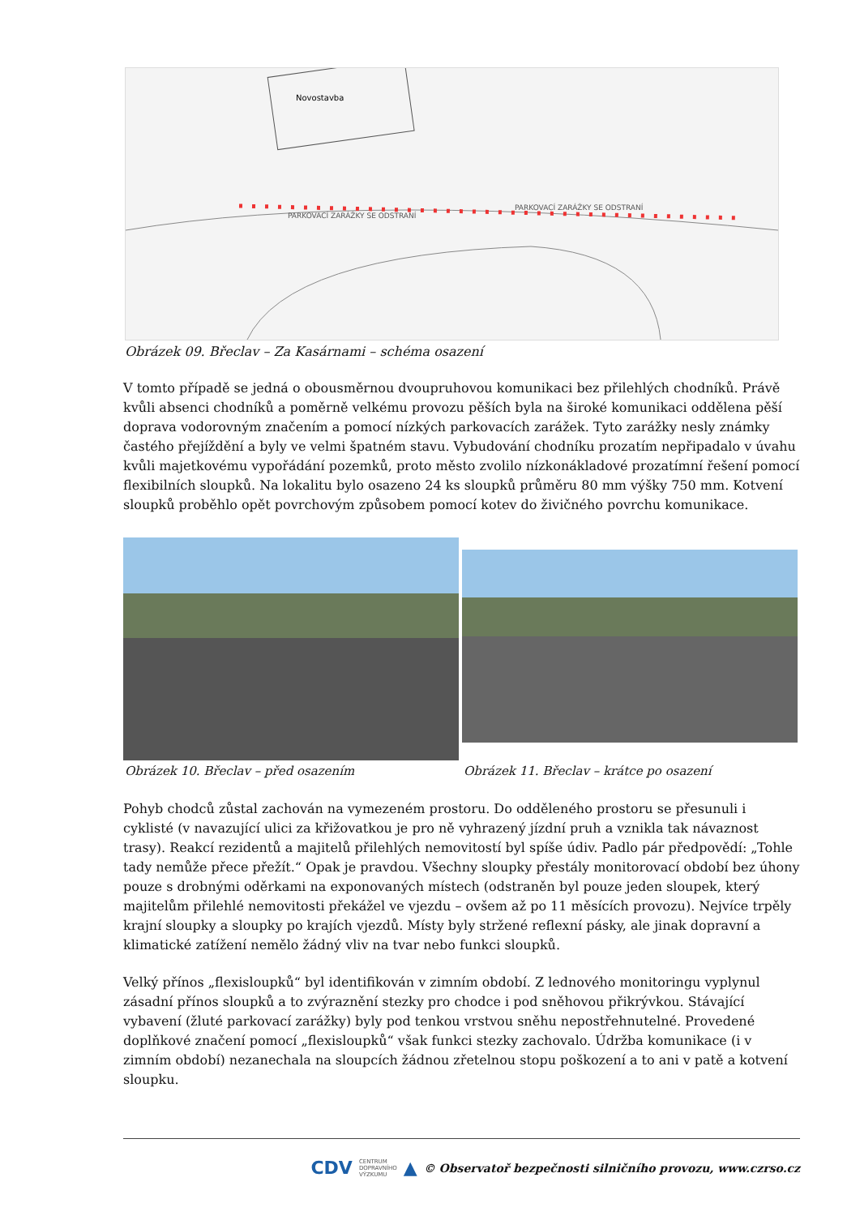Novostavba
PARKOVACÍ ZARÁŽKY SE ODSTRANÍ
PARKOVACÍ ZARÁŽKY SE ODSTRANÍ
Obrázek 09. Břeclav – Za Kasárnami – schéma osazení
V tomto případě se jedná o obousměrnou dvoupruhovou komunikaci bez přilehlých chodníků. Právě kvůli absenci chodníků a poměrně velkému provozu pěších byla na široké komunikaci oddělena pěší doprava vodorovným značením a pomocí nízkých parkovacích zarážek. Tyto zarážky nesly známky častého přejíždění a byly ve velmi špatném stavu. Vybudování chodníku prozatím nepřipadalo v úvahu kvůli majetkovému vypořádání pozemků, proto město zvolilo nízkonákladové prozatímní řešení pomocí flexibilních sloupků. Na lokalitu bylo osazeno 24 ks sloupků průměru 80 mm výšky 750 mm. Kotvení sloupků proběhlo opět povrchovým způsobem pomocí kotev do živičného povrchu komunikace.
Obrázek 10. Břeclav – před osazením
Obrázek 11. Břeclav – krátce po osazení
Pohyb chodců zůstal zachován na vymezeném prostoru. Do odděleného prostoru se přesunuli i cyklisté (v navazující ulici za křižovatkou je pro ně vyhrazený jízdní pruh a vznikla tak návaznost trasy). Reakcí rezidentů a majitelů přilehlých nemovitostí byl spíše údiv. Padlo pár předpovědí: „Tohle tady nemůže přece přežít.“ Opak je pravdou. Všechny sloupky přestály monitorovací období bez úhony pouze s drobnými oděrkami na exponovaných místech (odstraněn byl pouze jeden sloupek, který majitelům přilehlé nemovitosti překážel ve vjezdu – ovšem až po 11 měsících provozu). Nejvíce trpěly krajní sloupky a sloupky po krajích vjezdů. Místy byly stržené reflexní pásky, ale jinak dopravní a klimatické zatížení nemělo žádný vliv na tvar nebo funkci sloupků.
Velký přínos „flexisloupků“ byl identifikován v zimním období. Z lednového monitoringu vyplynul zásadní přínos sloupků a to zvýraznění stezky pro chodce i pod sněhovou přikrývkou. Stávající vybavení (žluté parkovací zarážky) byly pod tenkou vrstvou sněhu nepostřehnutelné. Provedené doplňkové značení pomocí „flexisloupků“ však funkci stezky zachovalo. Údržba komunikace (i v zimním období) nezanechala na sloupcích žádnou zřetelnou stopu poškození a to ani v patě a kotvení sloupku.
CDV CENTRUM
DOPRAVNÍHO
VÝZKUMU ▲ © Observatoř bezpečnosti silničního provozu, www.czrso.cz